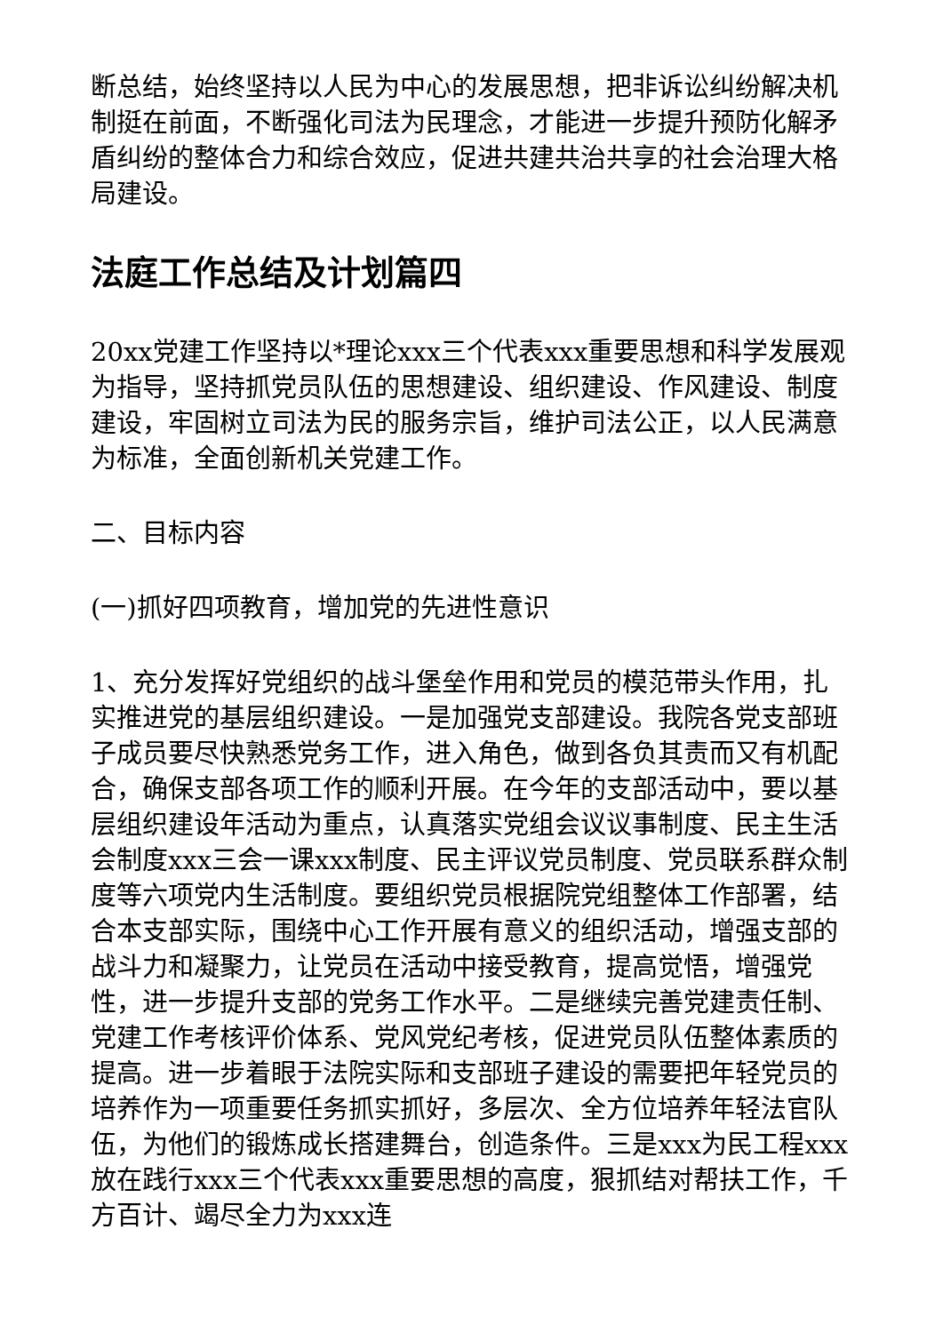断总结，始终坚持以人民为中心的发展思想，把非诉讼纠纷解决机制挺在前面，不断强化司法为民理念，才能进一步提升预防化解矛盾纠纷的整体合力和综合效应，促进共建共治共享的社会治理大格局建设。
法庭工作总结及计划篇四
20xx党建工作坚持以*理论xxx三个代表xxx重要思想和科学发展观为指导，坚持抓党员队伍的思想建设、组织建设、作风建设、制度建设，牢固树立司法为民的服务宗旨，维护司法公正，以人民满意为标准，全面创新机关党建工作。
二、目标内容
(一)抓好四项教育，增加党的先进性意识
1、充分发挥好党组织的战斗堡垒作用和党员的模范带头作用，扎实推进党的基层组织建设。一是加强党支部建设。我院各党支部班子成员要尽快熟悉党务工作，进入角色，做到各负其责而又有机配合，确保支部各项工作的顺利开展。在今年的支部活动中，要以基层组织建设年活动为重点，认真落实党组会议议事制度、民主生活会制度xxx三会一课xxx制度、民主评议党员制度、党员联系群众制度等六项党内生活制度。要组织党员根据院党组整体工作部署，结合本支部实际，围绕中心工作开展有意义的组织活动，增强支部的战斗力和凝聚力，让党员在活动中接受教育，提高觉悟，增强党性，进一步提升支部的党务工作水平。二是继续完善党建责任制、党建工作考核评价体系、党风党纪考核，促进党员队伍整体素质的提高。进一步着眼于法院实际和支部班子建设的需要把年轻党员的培养作为一项重要任务抓实抓好，多层次、全方位培养年轻法官队伍，为他们的锻炼成长搭建舞台，创造条件。三是xxx为民工程xxx放在践行xxx三个代表xxx重要思想的高度，狠抓结对帮扶工作，千方百计、竭尽全力为xxx连